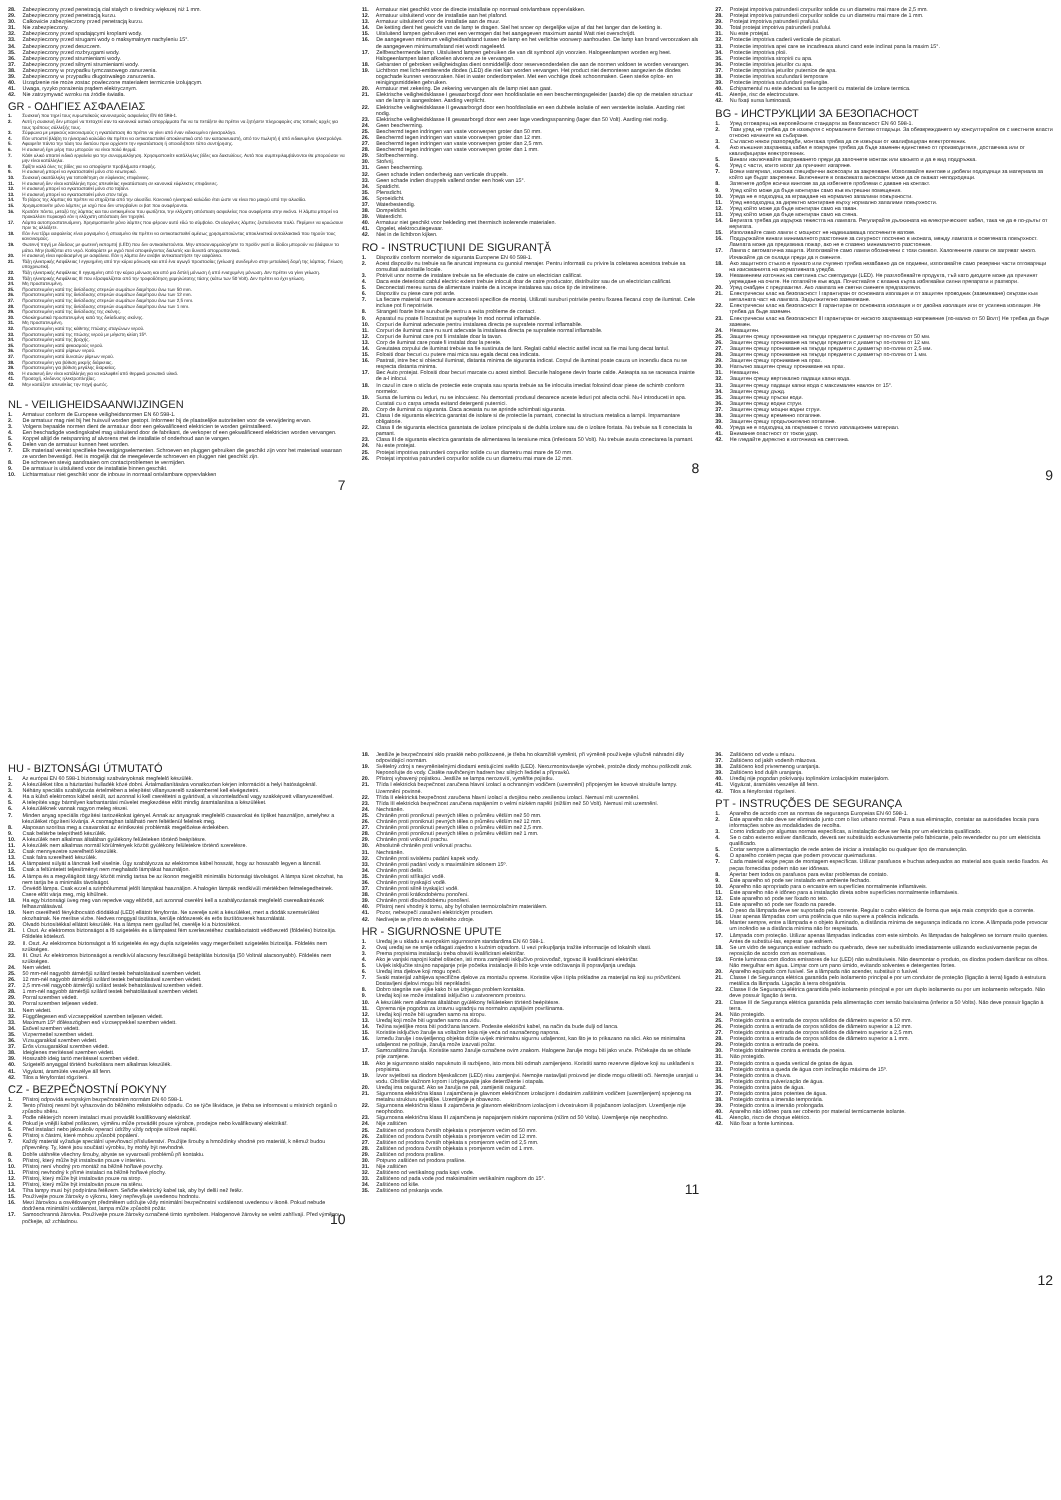28. Zabezpieczony przed penetracją ciał stałych o średnicy większej niż 1 mm.
29. Zabezpieczony przed penetracją kurzu.
30. Całkowicie zabezpieczony przed penetracją kurzu.
31. Nie zabezpieczony.
32. Zabezpieczony przed spadającymi kroplami wody.
33. Zabezpieczony przed strugami wody o maksymalnym nachyleniu 15°.
34. Zabezpieczony przed deszczem.
35. Zabezpieczony przed rozbryzgami wody.
36. Zabezpieczony przed strumieniami wody.
37. Zabezpieczony przed silnymi strumieniami wody.
38. Zabezpieczony w przypadku tymczasowego zanurzenia.
39. Zabezpieczony w przypadku długotrwałego zanurzenia.
40. Urządzenie nie może zostac powleczone materiałem termicznie izolującym.
41. Uwaga, ryzyko porażenia prądem elektrycznym.
42. Nie zatrzymywać wzroku na źródle światła.
GR - ΟΔΗΓΙΕΣ ΑΣΦΑΛΕΙΑΣ
1. Συσκευή που τηρεί τους ευρωπαϊκούς κανονισμούς ασφαλείας EN 60 598-1.
2. Αυτή η συσκευή δεν μπορεί να πεταχτεί σαν τα κανονικά αστικά απορρίμματα Για να τα πετάξετε θα πρέπει να ζητήσετε πληροφορίες στις τοπικές αρχές για τους τρόπους σύλλεξής τους.
3. Σύμφωνα με μερικούς κανονισμούς η εγκατάσταση θα πρέπει να γίνει από έναν ειδικευμένο ηλεκτρολόγο.
4. Εάν υποστεί βλάβη το ηλεκτρικό καλώδιο θα πρέπει να αντικατασταθεί αποκλειστικά από τον κατασκευαστή, από τον πωλητή ή από ειδικευμένο ηλεκτρολόγο.
5. Αφαιρείτε πάντα την τάση του δικτύου πριν αρχίσετε την εγκατάσταση ή οποιοδήποτε τύπο συντήρησης.
6. Η συσκευή έχει μέρη που μπορούν να είναι πολύ θερμά.
7. Κάθε υλικό απαιτεί ειδικά εργαλεία για την συναρμολόγηση. Χρησιμοποιείτε κατάλληλες βίδες και δακτυλίους. Αυτά που συμπεριλαμβάνονται θα μπορούσαν να μην είναι κατάλληλα.
8. Σφίξτε καλά όλες τις βίδες για να αποφύγετε προβλήματα επαφής.
9. Η συσκευή μπορεί να εγκατασταθεί μόνο στο εσωτερικό.
10. Συσκευή ακατάλληλη για τοποθέτηση σε εύφλεκτες επιφάνειες.
11. Η συσκευή δεν είναι κατάλληλη προς απευθείας εγκατάσταση σε κανονικά εύφλεκτες επιφάνειες.
12. Η συσκευή μπορεί να εγκατασταθεί μόνο στο ταβάνι.
13. Η συσκευή μπορεί να εγκατασταθεί μόνο στον τοίχο.
14. Το βάρος της λάμπας θα πρέπει να στηρίζεται από την αλυσίδα. Κανονικό ηλεκτρικό καλώδιο έτσι ώστε να είναι πιο μακρύ από την αλυσίδα.
15. Χρησιμοποιείτε μόνο λάμπες με ισχύ που δεν υπερβαίνει οι βατ που αναφέρονται.
16. Κρατάτε πάντα, μεταξύ της λάμπας και του αντικειμένου που φωτίζεται, την ελάχιστη απόσταση ασφαλείας που αναφέρεται στην εικόνα. Η λάμπα μπορεί να προκαλέσει πυρκαγιά εάν η ελάχιστη απόσταση δεν τηρηθεί.
17. Λάμπα αυτοπροστατευόμενη. Χρησιμοποιείτε μόνο λάμπες που φέρουν αυτό εδώ το σύμβολο. Οι αλογόνες λάμπες ζεσταίνονται πολύ. Περίμενε να κρυώσουν πριν τις αλλάξετε.
18. Εάν ένα τζάμι ασφαλείας είναι ραγισμένο ή σπασμένο θα πρέπει να αντικατασταθεί αμέσως χρησιμοποιώντας αποκλειστικά ανταλλακτικά που τηρούν τους κανονισμούς.
19. Φωτεινή πηγή με δίοδους με φωτεινή εκπομπή (LED) που δεν αντικαθιστούνται. Μην αποσυναρμολογήστε το προϊόν γιατί οι δίοδοι μπορούν να βλάψουν τα μάτια. Μην βυθίζεται στο νερό. Καθαρίστε με υγρό πανί αποφεύγοντας διαλυτές και δυνατά απορρυπαντικά.
20. Η συσκευή είναι εφοδιασμένη με ασφάλεια. Εάν η λάμπα δεν ανάβει αντικαταστήστε την ασφάλεια.
21. Τάξη ηλεκτρικής Ασφάλειας Ι εγγυημένη από την κύρια μόνωση και από ένα αγωγό προστασίας (γείωση) συνδεμένο στην μεταλλική δομή της λάμπας. Γείωση υποχρεωτική.
22. Τάξη ηλεκτρικής Ασφάλειας ΙΙ εγγυημένη από την κύρια μόνωση και από μια διπλή μόνωση ή από ενισχυμένη μόνωση. Δεν πρέπει να γίνει γείωση.
23. Τάξη ηλεκτρικής Ασφάλειας ΙΙΙ που εξασφαλίζεται από την τροφοδότηση χαμηλώτατης τάσης (κάτω των 50 Volt). Δεν πρέπει να έχει γείωση.
24. Μη προστατευμένη.
25. Προστατευμένη κατά της διείσδυσης στερεών σωμάτων διαμέτρου άνω των 50 mm.
26. Προστατευμένη κατά της διείσδυσης στερεών σωμάτων διαμέτρου άνω των 12 mm.
27. Προστατευμένη κατά της διείσδυσης στερεών σωμάτων διαμέτρου άνω των 2,5 mm.
28. Προστατευμένη κατά της διείσδυσης στερεών σωμάτων διαμέτρου άνω των 1 mm.
29. Προστατευμένη κατά της διείσδυσης της σκόνης.
30. Ολοκληρωτικά προστατευμένη κατά της διείσδυσης σκόνης.
31. Μη προστατευμένη.
32. Προστατευμένη κατά της κάθετης πτώσης σταγώνων νερού.
33. Προστατευμένη κατά της πτώσης νερού με μέγιστη κλίση 15º.
34. Προστατευμένη κατά της βροχής.
35. Προστατευμένη κατά ψεκασμούς νερού.
36. Προστατευμένη κατά ρίψεων νερού.
37. Προστατευμένη κατά δυνατών ρίψεων νερού.
38. Προστατευμένη για βύθιση μικρής διάρκειας.
39. Προστατευμένη για βύθιση μεγάλης διαρκείας.
40. Η συσκευή δεν είναι κατάλληλη για να καλυφθεί από θερμικά μονωτικό υλικό.
41. Προσοχή, κίνδυνος ηλεκτροπληξίας.
42. Μην κοιτάζετε απευθείας την πηγή φωτός.
NL - VEILIGHEIDSAANWIJZINGEN
1. Armatuur conform de Europese veiligheidsnormen EN 60 598-1.
2. De armatuur mag niet bij het huisvuil worden gestopt. Informeer bij de plaatselijke autoriteiten voor de verwijdering ervan.
3. Volgens bepaalde normen dient de armatuur door een gekwalificeerd elektricien te worden geïnstalleerd.
4. Een beschadigde voedingskabel mag uitsluitend door de fabrikant, de verkoper of een gekwalificeerd elektricien worden vervangen.
5. Koppel altijd de netspanning af alvorens met de installatie of onderhoud aan te vangen.
6. Delen van de armatuur kunnen heet worden.
7. Elk materiaal vereist specifieke bevestigingselementen. Schroeven en pluggen gebruiken die geschikt zijn voor het materiaal waaraan ze worden bevestigd. Het is mogelijk dat de meegeleverde schroeven en pluggen niet geschikt zijn.
8. De schroeven stevig aandraaien om contactproblemen te vermijden.
9. De armatuur is uitsluitend voor de installatie binnen geschikt.
10. Lichtarmatuur niet geschikt voor de inbouw in normaal ontvlambare oppervlakken
7
11. Armatuur niet geschikt voor de directe installatie op normaal ontvlambare oppervlakken.
12. Armatuur uitsluitend voor de installatie aan het plafond.
13. Armatuur uitsluitend voor de installatie aan de muur.
14. De ketting dient het gewicht van de lamp te dragen. Stel het snoer op dergelijke wijze af dat het langer dan de ketting is.
15. Uitsluitend lampen gebruiken met een vermogen dat het aangegeven maximum aantal Watt niet overschrijdt.
16. De aangegeven minimum veiligheidsafstand tussen de lamp en het verlichte voorwerp aanhouden. De lamp kan brand veroorzaken als de aangegeven minimumafstand niet wordt nageleefd.
17. Zelfbeschermende lamp. Uitsluitend lampen gebruiken die van dit symbool zijn voorzien. Halogeenlampen worden erg heet. Halogeenlampen laten afkoelen alvorens ze te vervangen.
18. Gebarsten of gebroken veiligheidsglas dient onmiddellijk door reserveonderdelen die aan de normen voldoen te worden vervangen.
19. Lichtbron met licht-emitterende diodes (LED) die niet kan worden vervangen. Het product niet demonteren aangezien de diodes oogschade kunnen veroorzaken. Niet in water onderdompelen. Met een vochtige doek schoonmaken. Geen sterke oplos- en reinigingsmiddelen gebruiken.
20. Armatuur met zekering. De zekering vervangen als de lamp niet aan gaat.
21. Elektrische veiligheidsklasse I gewaarborgd door een hoofdisolatie en een beschermingsgeleider (aarde) die op de metalen structuur van de lamp is aangesloten. Aarding verplicht.
22. Elektrische veiligheidsklasse II gewaarborgd door een hoofdisolatie en een dubbele isolatie of een versterkte isolatie. Aarding niet nodig.
23. Elektrische veiligheidsklasse III gewaarborgd door een zeer lage voedingsspanning (lager dan 50 Volt). Aarding niet nodig.
24. Geen bescherming.
25. Beschermd tegen indringen van vaste voorwerpen groter dan 50 mm.
26. Beschermd tegen indringen van vaste voorwerpen groter dan 12 mm.
27. Beschermd tegen indringen van vaste voorwerpen groter dan 2,5 mm.
28. Beschermd tegen indringen van vaste voorwerpen groter dan 1 mm.
29. Stofbescherming.
30. Stofvrij.
31. Geen bescherming.
32. Geen schade indien onderhevig aan verticale druppels.
33. Geen schade indien druppels vallend onder een hoek van 15°.
34. Spatdicht.
35. Plensdicht.
36. Sproeidicht.
37. Waterbestendig.
38. Dompeldicht.
39. Waterdicht.
40. Armatuur niet geschikt voor bekleding met thermisch isolerende materialen.
41. Opgelet, elektrocutiegevaar.
42. Niet in de lichtbron kijken.
RO - INSTRUCŢIUNI DE SIGURANŢĂ
1. Dispozitiv conform normelor de siguranta Europene EN 60 598-1.
2. Acest dispozitiv nu trebuie sa fie aruncat impreuna cu gunoiul menajer. Pentru informatii cu privire la coletarea acestora trebuie sa consultati autoritatile locale.
3. Potrivit unor norme de instalare trebuie sa fie efectuate de catre un electrician calificat.
4. Daca este deteriorat cablul electric extern trebuie inlocuit doar de catre producator, distribuitor sau de un electrician calificat.
5. Deconectati mereu sursa de alimentare inainte de a incepe instalarea sau orice tip de intretinere.
6. Dispozitiv cu piese care pot arde.
7. La fiecare material sunt necesare accesorii specifice de montaj. Utilizati suruburi potrivite pentru fixarea fiecarui corp de iluminat. Cele incluse pot fi nepotrivite.
8. Strangeti foarte bine suruburile pentru a evita probleme de contact.
9. Aparatul nu poate fi încastrat pe suprafeţe în mod normal inflamabile.
10. Corpuri de iluminat adecvate pentru instalarea directa pe suprafete normal inflamabile.
11. Corpuri de iluminat care nu sunt adecvate la instalarea directa pe suprafete normal inflamabile.
12. Corpuri de iluminat care pot fi instalate doar la tavan.
13. Corp de iluminat care poate fi instalat doar la perete.
14. Greutatea corpului de iluminat trebuie sa fie sustinuta de lant. Reglati cablul electric astfel incat sa fie mai lung decat lantul.
15. Folositi doar becuri cu putere mai mica sau egala decat cea indicata.
16. Pastrati, intre bec si obiectul iluminat, distanta minima de siguranta indicat. Corpul de iluminat poate cauza un incendiu daca nu se respecta distanta minima.
17. Bec Auto protejat. Folositi doar becuri marcate cu acest simbol. Becurile halogene devin foarte calde. Asteapta sa se raceasca inainte de a-l inlocui.
18. In cazul in care o sticla de protectie este crapata sau sparta trebuie sa fie inlocuita imediat folosind doar piese de schimb conform normelor.
19. Sursa de lumina cu leduri, nu se inlocuiesc. Nu demontati produsul deoarece aceste leduri pot afecta ochii. Nu-l introduceti in apa. Curatati cu o carpa umeda evitand detergenti puternici.
20. Corp de iluminat cu siguranta. Daca aceasta nu se aprinde schimbati siguranta.
21. Clasa I de siguranta electrica garantat de isolare si de protectie la pamant, conectat la structura metalica a lampii. Impamantare obligatorie.
22. Clasa II de siguranta electrica garantata de izolare principala si de dubla izolare sau de o izolare fortata. Nu trebuie sa fi conectata la pamant.
23. Clasa III de siguranta electrica garantata de alimentarea la tensiune mica (inferioara 50 Volt). Nu trebuie avuta conectarea la pamant.
24. Nu este protejat.
25. Protejat impotriva patrunderii corpurilor solide cu un diametru mai mare de 50 mm.
26. Protejat impotriva patrunderii corpurilor solide cu un diametru mai mare de 12 mm.
8
27. Protejat impotriva patrunderii corpurilor solide cu un diametru mai mare de 2,5 mm.
28. Protejat impotriva patrunderii corpurilor solide cu un diametru mai mare de 1 mm.
29. Protejat impotriva patrunderii prafului.
30. Total protejat impotriva patrunderii prafului.
31. Nu este protejat.
32. Protectie impotriva caderii verticale de picaturi.
33. Protectie impotriva apei care se incadreaza atunci cand este inclinat pana la maxim 15°.
34. Protectie impotriva ploii.
35. Protectie impotriva stropirii cu apa.
36. Protectie impotriva jeturilor cu apa.
37. Protectie impotriva jeturilor puternice de apa.
38. Protectie impotriva scufundarii temporare
39. Protectie impotriva scufundarii prelungite.
40. Echipamentul nu este adecvat sa fie acoperit cu material de izolare termica.
41. Atenţie, risc de electrocutare.
42. Nu fixaţi sursa luminoasă.
BG - ИНСТРУКЦИИ ЗА БЕЗОПАСНОСТ
1. Уред отговарящ на европейските стандарти за безопасност EN 60 598-1.
2. Тази уред не трябва да се изхвърля с нормалните битови отпадъци. За обезвреждането му консултирайте се с местните власти относно начините на събиране.
3. Съгласно някои разпоредби, монтажа трябва да се извърши от квалифициран електротехник.
4. Ако външния захранващ кабел е повреден трябва да бъде заменен единствено от производителя, доставчика или от квалифициран електротехник.
5. Винаги изключвайте захранването преди да започнете монтаж или какъвто и да е вид поддръжка.
6. Уред с части, които могат да причинят изгаряне.
7. Всеки материал, изисква специфични аксесоари за закрепване. Използвайте винтове и дюбели подходящи за материала за който ще бъдат закрепени. Включените в опаковката аксесоари може да се окажат неподходящи.
8. Затегнете добре всички винтове за да избегнете проблеми с даване на контакт.
9. Уред който може да бъде монтиран само във вътрешни помещения.
10. Уреда не е подходящ за вграждане на нормално запалими повърхности.
11. Уред неподходящ за директно монтиране върху нормално запалими повърхности.
12. Уред който може да бъде монтиран само на таван.
13. Уред който може да бъде монтиран само на стена.
14. Веригата трябва да издържа тежестта на лампата. Регулирайте дължината на електрическият кабел, така че да е по-дълъг от веригата.
15. Използвайте само лампи с мощност не надвишаваща посочените ватове.
16. Поддържайте винаги минималното разстояние за сигурност посочено в иконата, между лампата и осветената повърхност. Лампата може да предизвика пожар, ако не е спазено минималното разстояние.
17. Лампа с автоматична защита. Използвайте само лампи обозначени с този символ. Халогенните лампи се загряват много. Изчакайте да се охлади преди да я смените.
18. Ако защитното стъкло е пукнато или счупено трябва незабавно да се подмени, използвайте само резервни части отговарящи на изискванията на нормативната уредба.
19. Незаменяем източник на светлина със светодиоди (LED). Не разглобявайте продукта, тъй като диодите може да причинят увреждане на очите. Не потапяйте във вода. Почиствайте с влажна кърпа избягвайки силни препарати и разтвори.
20. Уред снабден с предпазител. Ако лампата не светни сменете предпазителя.
21. Електрически клас на безопасност I гарантиран от основната изолация и от защитен проводник (заземяване) свързан към металната част на лампата. Задължително заземяване.
22. Електрически клас на безопасност II гарантиран от основната изолация и от двойна изолация или от усилена изолация .Не трябва да бъде заземен.
23. Електрически клас на безопасност III гарантиран от ниското захранващо напрежение (по-малко от 50 Волт) Не трябва да бъде заземен.
24. Незащитен.
25. Защитен срещу проникване на твърди предмети с диаметър по-голям от 50 мм.
26. Защитен срещу проникване на твърди предмети с диаметър по-голям от 12 мм.
27. Защитен срещу проникване на твърди предмети с диаметър по-голям от 2,5 мм.
28. Защитен срещу проникване на твърди предмети с диаметър по-голям от 1 мм.
29. Защитен срещу проникване на прах.
30. Напълно защитен срещу проникване на прах.
31. Незащитен.
32. Защитен срещу вертикално падащи капки вода.
33. Защитен срещу падащи капки вода с максимален наклон от 15°.
34. Защитен срещу дъжд.
35. Защитен срещу пръски води.
36. Защитен срещу водни струи.
37. Защитен срещу мощни водни струи.
38. Защитен срещу временно потапяне.
39. Защитен срещу продължително потапяне.
40. Уреда не е подходящ за покриване с топло изолационен материал.
41. Внимание опастност от токов удар.
42. Не гледайте директно в източника на светлина.
9
HU - BIZTONSÁGI ÚTMUTATÓ
1. Az európai EN 60 598-1 biztonsági szabványoknak megfelelő készülék.
2. A készüléket tilos a háztartási hulladék közé dobni. Ártalmatlanítására vonatkozóan kérjen információt a helyi hatóságoknál.
3. Néhány speciális szabályozás értelmében a telepítést villanyszerelő szakemberrel kell elvégeztetni.
4. Ha a külső elektromos kábel sérült, azt azonnal ki kell cseréltetni a gyártóval, a viszonteladóval vagy szakképzett villanyszerelővel.
5. A telepítés vagy bármilyen karbantartási művelet megkezdése előtt mindig áramtalanítsa a készüléket.
6. A készüléknek vannak nagyon meleg részei.
7. Minden anyag speciális rögzítési tartozékokat igényel. Annak az anyagnak megfelelő csavarokat és tipliket használjon, amelyhez a készüléket rögzíteni kívánja. A csomagban található nem feltétlenül felelnek meg.
8. Alaposan szorítsa meg a csavarokat az érintkezési problémák megelőzése érdekében.
9. Csak beltérbe telepíthető készülék.
10. A készülék nem alkalmas általában gyúlékony felületeken történő beépítésre.
11. A készülék nem alkalmas normál körülmények között gyúlékony felületekre történő szerelésre.
12. Csak mennyezetre szerelhető készülék.
13. Csak falra szerelhető készülék.
14. A lámpatest súlyát a láncnak kell viselnie. Úgy szabályozza az elektromos kábel hosszát, hogy az hosszabb legyen a láncnál.
15. Csak a feltüntetett teljesítményt nem meghaladó lámpákat használjon.
16. A lámpa és a megvilágított tárgy között mindig tartsa be az ikonon megjelölt minimális biztonsági távolságot. A lámpa tüzet okozhat, ha nem tartja be a minimális távolságot.
17. Önvédő lámpa. Csak ezzel a szimbólummal jelölt lámpákat használjon. A halogén lámpák rendkívüli mértékben felmelegedhetnek. Csere előtt várja meg, míg kihűlnek.
18. Ha egy biztonsági üveg meg van repedve vagy eltörött, azt azonnal cserélni kell a szabályozásnak megfelelő cserealkatrészek felhasználásával.
19. Nem cserélhető fénykibocsátó diódákkal (LED) ellátott fényforrás. Ne szerelje szét a készüléket, mert a diódák szemsérülést okozhatnak. Ne merítse vízbe. Nedves ronggyal tisztítsa, kerülje oldószerek és erős tisztítószerek használatát.
20. Olvadó biztosítékkal ellátott készülék. Ha a lámpa nem gyullad fel, cserélje ki a biztosítékot.
21. I. Oszt. Az elektromos biztonságot a fő szigetelés és a lámpatest fém szerkezetéhez csatlakoztatott védővezető (földelés) biztosítja. Földelés kötelező.
22. II. Oszt. Az elektromos biztonságot a fő szigetelés és egy dupla szigetelés vagy megerősített szigetelés biztosítja. Földelés nem szükséges.
23. III. Oszt. Az elektromos biztonságot a rendkívül alacsony feszültségű betáplálás biztosítja (50 Voltnál alacsonyabb). Földelés nem szükséges.
24. Nem védett.
25. 50 mm-nél nagyobb átmérőjű szilárd testek behatolásával szemben védett.
26. 12 mm-nél nagyobb átmérőjű szilárd testek behatolásával szemben védett.
27. 2,5 mm-nél nagyobb átmérőjű szilárd testek behatolásával szemben védett.
28. 1 mm-nél nagyobb átmérőjű szilárd testek behatolásával szemben védett.
29. Porral szemben védett.
30. Porral szemben teljesen védett.
31. Nem védett.
32. Függőlegesen eső vízcseppekkel szemben teljesen védett.
33. Maximum 15º dőlésszögben eső vízcseppekkel szemben védett.
34. Esővel szemben védett.
35. Vízpermettel szemben védett.
36. Vízsugarakkal szemben védett.
37. Erős vízsugarakkal szemben védett.
38. Ideiglenes merítéssel szemben védett.
39. Hosszabb ideig tartó merítéssel szemben védett.
40. Szigetelő anyaggal történő burkolásra nem alkalmas készülék.
41. Vigyázat, áramütés veszélye áll fenn.
42. Tilos a fényforrást rögzíteni.
CZ - BEZPEČNOSTNÍ POKYNY
1. Přístroj odpovídá evropským bezpečnostním normám EN 60 598-1.
2. Tento přístroj nesmí být vyhazován do běžného městského odpadu. Co se týče likvidace, je třeba se informovat u místních orgánů o způsobu sběru.
3. Podle některých norem instalaci musí provádět kvalifikovaný elektrikář.
4. Pokud je vnější kabel poškozen, výměnu může provádět pouze výrobce, prodejce nebo kvalifikovaný elektrikář.
5. Před instalací nebo jakoukoliv operací údržby vždy odpojte síťové napětí.
6. Přístroj s částmi, které mohou způsobit popálení.
7. Každý materiál vyžaduje speciální upevňovací příslušenství. Použijte šrouby a hmoždinky vhodné pro materiál, k němuž budou připevněny. Ty, které jsou součástí výrobku, by mohly být nevhodné.
8. Dobře utáhněte všechny šrouby, abyste se vyvarovali problémů při kontaktu.
9. Přístroj, který může být instalován pouze v interiéru.
10. Přístroj není vhodný pro montáž na běžně hořlavé povrchy.
11. Přístroj nevhodný k přímé instalaci na běžně hořlavé plochy.
12. Přístroj, který může být instalován pouze na strop.
13. Přístroj, který může být instalován pouze na stěnu.
14. Tíha lampy musí být podpírána řetězem. Seřiďte elektrický kabel tak, aby byl delší než řetěz.
15. Používejte pouze žárovky o výkonu, který nepřevyšuje uvedenou hodnotu.
16. Mezi žárovkou a osvětlovaným předmětem udržujte vždy minimální bezpečnostní vzdálenost uvedenou v ikoně. Pokud nebude dodržena minimální vzdálenost, lampa může způsobit požár.
17. Samoochranná žárovka. Používejte pouze žárovky označené tímto symbolem. Halogenové žárovky se velmi zahřívají. Před výměnou počkejte, až zchladnou.
10
18. Jestliže je bezpečnostní sklo prasklé nebo poškozené, je třeba ho okamžitě vyměnit, při výměně používejte výlučně náhradní díly odpovídající normám.
19. Světelný zdroj s nevyměnitelnými diodami emitujícími světlo (LED). Nerozmontovávejte výrobek, protože diody mohou poškodit zrak. Neponořujte do vody. Čistěte navlhčeným hadrem bez silných ředidel a přípravků.
20. Přístroj vybavený pojistkou. Jestliže se lampa nerozsvítí, vyměňte pojistku.
21. Třída I elektrická bezpečnost zaručena hlavní izolací a ochranným vodičem (uzemnění) připojeným ke kovové struktuře lampy. Uzemnění povinné.
22. Třída II elektrická bezpečnost zaručena hlavní izolací a dvojitou nebo zesílenou izolací. Nemusí mít uzemnění.
23. Třída III elektrická bezpečnost zaručena napájením o velmi nízkém napětí (nižším než 50 Volt). Nemusí mít uzemnění.
24. Nechráněn.
25. Chráněn proti proniknutí pevných těles o průměru větším než 50 mm.
26. Chráněn proti proniknutí pevných těles o průměru větším než 12 mm.
27. Chráněn proti proniknutí pevných těles o průměru větším než 2,5 mm.
28. Chráněn proti proniknutí pevných těles o průměru větším než 1 mm.
29. Chráněn proti vniknutí prachu.
30. Absolutně chráněn proti vniknutí prachu.
31. Nechráněn.
32. Chráněn proti svislému padání kapek vody.
33. Chráněn proti padání vody s maximálním sklonem 15º.
34. Chráněn proti dešti.
35. Chráněn proti stříkající vodě.
36. Chráněn proti tryskající vodě.
37. Chráněn proti silně tryskající vodě.
38. Chráněn proti krátkodobému ponoření.
39. Chráněn proti dlouhodobému ponoření.
40. Přístroj není vhodný k tomu, aby byl obalen termoizolačním materiálem.
41. Pozor, nebezpečí zasažení elektrickým proudem.
42. Nedívejte se přímo do světelného zdroje.
HR - SIGURNOSNE UPUTE
1. Uređaj je u skladu s europskim sigurnosnim standardima EN 60 598-1.
2. Ovaj uređaj se ne smije odlagati zajedno s kućnim otpadom. U vezi prikupljanja tražite informacije od lokalnih vlasti.
3. Prema propisima instalaciju treba obaviti kvalificirani električar.
4. Ako je vanjski napojni kabel oštećen, isti mora zamijeniti isključivo proizvođač, trgovac ili kvalificirani električar.
5. Uvijek isključite strujno napajanje prije početka instalacije ili bilo koje vrste održavanja ili popravljanja uređaja.
6. Uređaj ima djelove koji mogu opeći.
7. Svaki materijal zahtijeva specifične djelove za montažu opreme. Koristite vijke i tipla prikladne za materijal na koji su pričvršćeni. Dostavljeni djelovi mogu biti neprikladni.
8. Dobro stegnite sve vijke kako bi se izbjegao problem kontakta.
9. Uređaj koji se može instalirati isključivo u zatvorenom prostoru.
10. A készülék nem alkalmas általában gyúlékony felületeken történő beépítésre.
11. Oprema nije pogodna za izravnu ugradnju na normalno zapaljivim površinama.
12. Uređaj koji može biti ugrađen samo na stropu.
13. Uređaj koji može biti ugrađen samo na zidu.
14. Težina svjetiljke mora biti podržana lancem. Podesite električni kabel, na način da bude dulji od lanca.
15. Koristite isključivo žarulje sa voltažom koja nije veća od naznačenog napona.
16. Između žarulje i osvijetljenog objekta držite uvijek minimalnu sigurnu udaljenost, kao što je to prikazano na slici. Ako se minimalna udaljenost ne poštuje, žarulja može izazvati požar.
17. Samozaštitna žarulja. Koristite samo žarulje označene ovim znakom. Halogene žarulje mogu biti jako vruće. Pričekajte da se ohlade prije zamjene.
18. Ako je sigurnosno staklo napuknuto ili razbijeno, isto mora biti odmah zamijenjeno. Koristiti samo rezervne dijelove koji su usklađeni s propisima.
19. Izvor svjetlosti sa diodom bljeskalicom (LED) nisu zamjenjivi. Nemojte rastavljati proizvod jer diode mogu oštetiti oči. Nemojte uranjati u vodu. Obrišite vlažnom krpom i izbjegavajte jake deterdžente i otapala.
20. Uređaj ima osigurač. Ako se žarulja ne pali, zamijeniti osigurač.
21. Sigurnosna električna klasa I zajamčena je glavnom električnom izolacijom i dodatnim zaštitnim vodičem (uzemljenjem) spojenog na metalnu strukturu svjetiljke. Uzemljenje je obavezno.
22. Sigurnosna električna klasa II zajamčena je glavnom električnom izolacijom i dvostrukom ili pojačanom izolacijom. Uzemljenje nije neophodno.
23. Sigurnosna električna klasa III zajamčena je napajanjem niskim naponima (nižim od 50 Volta). Uzemljenje nije neophodno.
24. Nije zaštićen
25. Zaštićen od prodora čvrstih objekata s promjerom većim od 50 mm.
26. Zaštićen od prodora čvrstih objekata s promjerom većim od 12 mm.
27. Zaštićen od prodora čvrstih objekata s promjerom većim od 2,5 mm.
28. Zaštićen od prodora čvrstih objekata s promjerom većim od 1 mm.
29. Zaštićen od prodora prašine.
30. Potpuno zaštićen od prodora prašine.
31. Nije zaštićen
32. Zaštićeno od vertikalnog pada kapi vode.
33. Zaštićeno od pada vode pod maksimalnim vertikalnim nagibom do 15°.
34. Zaštićeno od kiše.
35. Zaštićeno od prskanja vode.
11
36. Zaštićeno od vode u mlazu.
37. Zaštićeno od jakih vodenih mlazova.
38. Zaštićeno kod privremenog uranjanja.
39. Zaštićeno kod duljih uranjanja.
40. Uređaj nije pogodan pokrivanju toplinskim izolacijskim materijalom.
41. Vigyázat, áramütés veszélye áll fenn.
42. Tilos a fényforrást rögzíteni.
PT - INSTRUÇÕES DE SEGURANÇA
1. Aparelho de acordo com as normas de segurança Europeias EN 60 598-1.
2. Este aparelho não deve ser eliminado junto com o lixo urbano normal. Para a sua eliminação, contatar as autoridades locais para informações sobre as modalidades de recolha.
3. Como indicado por algumas normas específicas, a instalação deve ser feita por um eletricista qualificado.
4. Se o cabo externo estiver danificado, deverá ser substituído exclusivamente pelo fabricante, pelo revendedor ou por um eletricista qualificado.
5. Cortar sempre a alimentação de rede antes de iniciar a instalação ou qualquer tipo de manutenção.
6. O aparelho contém peças que podem provocar queimaduras.
7. Cada material exige peças de montagem específicas. Utilizar parafusos e buchas adequados ao material aos quais serão fixados. As peças fornecidas podem não ser idôneas.
8. Apertar bem todos os parafusos para evitar problemas de contato.
9. Este aparelho só pode ser instalado em ambiente fechado.
10. Aparelho não apropriado para o encastre em superfícies normalmente inflamáveis.
11. Este aparelho não é idôneo para a instalação direta sobre superfícies normalmente inflamáveis.
12. Este aparelho só pode ser fixado no teto.
13. Este aparelho só pode ser fixado na parede.
14. O peso da lâmpada deve ser suportado pela corrente. Regular o cabo elétrico de forma que seja mais comprido que a corrente.
15. Usar apenas lâmpadas com uma potência que não supere a potência indicada.
16. Manter sempre, entre a lâmpada e o objeto iluminado, a distância mínima de segurança indicada no ícone. A lâmpada pode provocar um incêndio se a distância mínima não for respeitada.
17. Lâmpada com proteção. Utilizar apenas lâmpadas indicadas com este símbolo. As lâmpadas de halogêneo se tornam muito quentes. Antes de substituí-las, esperar que esfriem.
18. Se um vidro de segurança estiver rachado ou quebrado, deve ser substituído imediatamente utilizando exclusivamente peças de reposição de acordo com as normativas.
19. Fonte luminosa com díodos emissores de luz (LED) não substituíveis. Não desmontar o produto, os díodos podem danificar os olhos. Não mergulhar em água. Limpar com um pano úmido, evitando solventes e detergentes fortes.
20. Aparelho equipado com fusível. Se a lâmpada não acender, substituir o fusível.
21. Classe I de Segurança elétrica garantida pelo isolamento principal e por um condutor de proteção (ligação à terra) ligado à estrutura metálica da lâmpada. Ligação à terra obrigatória.
22. Classe II de Segurança elétrica garantida pelo isolamento principal e por um duplo isolamento ou por um isolamento reforçado. Não deve possuir ligação à terra.
23. Classe III de Segurança elétrica garantida pela alimentação com tensão baixíssima (inferior a 50 Volts). Não deve possuir ligação à terra.
24. Não protegido.
25. Protegido contra a entrada de corpos sólidos de diâmetro superior a 50 mm.
26. Protegido contra a entrada de corpos sólidos de diâmetro superior a 12 mm.
27. Protegido contra a entrada de corpos sólidos de diâmetro superior a 2,5 mm.
28. Protegido contra a entrada de corpos sólidos de diâmetro superior a 1 mm.
29. Protegido contra a entrada de poeira.
30. Protegido totalmente contra a entrada de poeira.
31. Não protegido.
32. Protegido contra a queda vertical de gotas de água.
33. Protegido contra a queda de água com inclinação máxima de 15º.
34. Protegido contra a chuva.
35. Protegido contra pulverização de água.
36. Protegido contra jatos de água.
37. Protegido contra jatos potentes de água.
38. Protegido contra a imersão temporária.
39. Protegido contra a imersão prolongada.
40. Aparelho não idôneo para ser coberto por material termicamente isolante.
41. Atenção, risco de choque elétrico.
42. Não fixar a fonte luminosa.
12